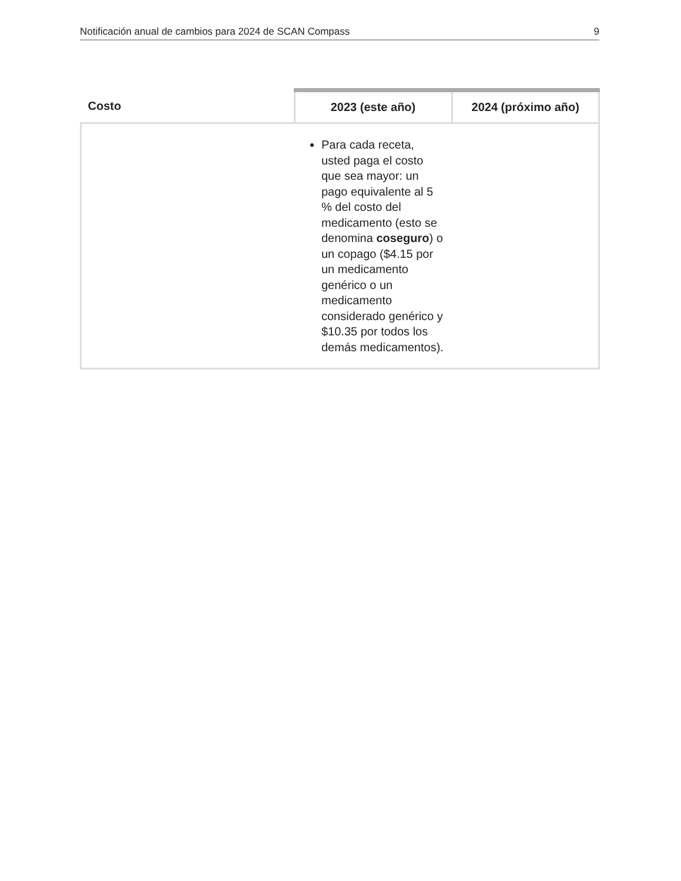Notificación anual de cambios para 2024 de SCAN Compass 9
| Costo | 2023 (este año) | 2024 (próximo año) |
| --- | --- | --- |
| | Para cada receta, usted paga el costo que sea mayor: un pago equivalente al 5 % del costo del medicamento (esto se denomina coseguro ) o un copago ($4.15 por un medicamento genérico o un medicamento considerado genérico y $10.35 por todos los demás medicamentos). | |